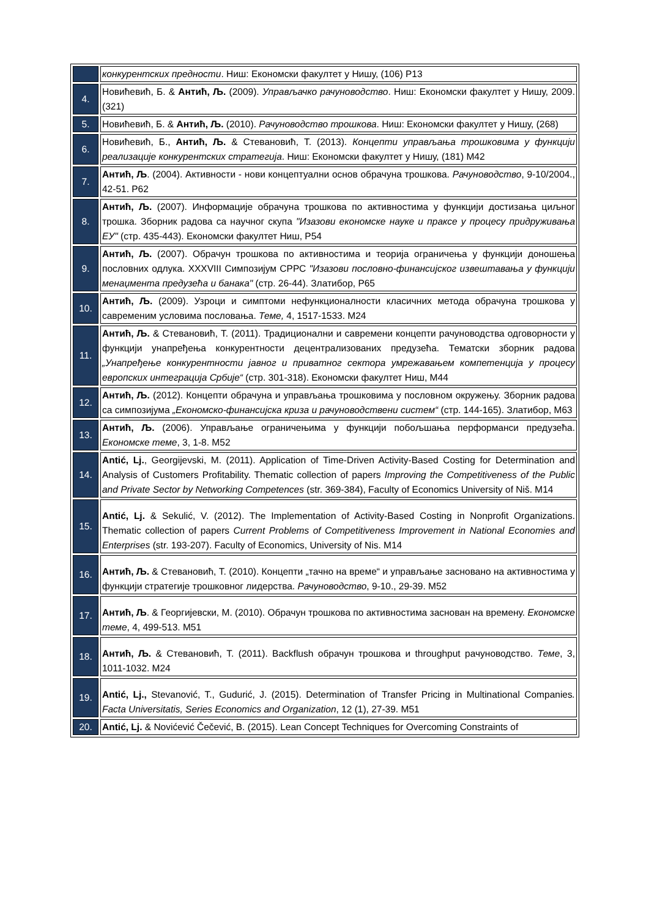| | конкурентских предности . Ниш: Економски факултет у Нишу, (106) Р13 |
| 4. | Новићевић, Б. & Антић, Љ. (2009). Управљачко рачуноводство . Ниш: Економски факултет у Нишу, 2009. (321) |
| 5. | Новићевић, Б. & Антић, Љ. (2010). Рачуноводство трошкова . Ниш: Економски факултет у Нишу, (268) |
| 6. | Новићевић, Б., Антић, Љ. & Стевановић, Т. (2013). Концепти управљања трошковима у функцији реализације конкурентских стратегија . Ниш: Економски факултет у Нишу, (181) М42 |
| 7. | Антић, Љ . (2004). Активности - нови концептуални основ обрачуна трошкова. Рачуноводство , 9-10/2004., 42-51. Р62 |
| 8. | Антић, Љ. (2007). Информације обрачуна трошкова по активностима у функцији достизања циљног трошка. Зборник радова са научног скупа "Изазови економске науке и праксе у процесу придруживања ЕУ" (стр. 435-443). Економски факултет Ниш, Р54 |
| 9. | Антић, Љ. (2007). Обрачун трошкова по активностима и теорија ограничења у функцији доношења пословних одлука. XXXVIII Симпозијум СРРС "Изазови пословно-финансијског извештавања у функцији менаџмента предузећа и банака" (стр. 26-44). Златибор, Р65 |
| 10. | Антић, Љ. (2009). Узроци и симптоми нефункционалности класичних метода обрачуна трошкова у савременим условима пословања. Теме, 4, 1517-1533. М24 |
| 11. | Антић, Љ. & Стевановић, Т. (2011). Традиционални и савремени концепти рачуноводства одговорности у функцији унапређења конкурентности децентрализованих предузећа. Тематски зборник радова „Унапређење конкурентности јавног и приватног сектора умрежавањем компетенција у процесу европских интеграција Србије“ (стр. 301-318). Економски факултет Ниш, М44 |
| 12. | Антић, Љ. (2012). Концепти обрачуна и управљања трошковима у пословном окружењу. Зборник радова са симпозијума „Економско-финансијска криза и рачуноводствени систем“ (стр. 144-165). Златибор, М63 |
| 13. | Антић, Љ. (2006). Управљање ограничењима у функцији побољшања перформанси предузећа. Економске теме , 3, 1-8. М52 |
| 14. | Antić, Lj. , Georgijevski, M. (2011). Application of Time-Driven Activity-Based Costing for Determination and Analysis of Customers Profitability. Thematic collection of papers Improving the Competitiveness of the Public and Private Sector by Networking Competences (str. 369-384), Faculty of Economics University of Niš. M14 |
| 15. | Antić, Lj. & Sekulić, V. (2012). The Implementation of Activity-Based Costing in Nonprofit Organizations. Thematic collection of papers Current Problems of Competitiveness Improvement in National Economies and Enterprises (str. 193-207). Faculty of Economics, University of Nis. M14 |
| 16. | Антић, Љ. & Стевановић, Т. (2010). Концепти „тачно на време“ и управљање засновано на активностима у функцији стратегије трошковног лидерства. Рачуноводство , 9-10., 29-39. М52 |
| 17. | Антић, Љ . & Георгијевски, М. (2010). Обрачун трошкова по активностима заснован на времену. Економске теме , 4, 499-513. М51 |
| 18. | Антић, Љ. & Стевановић, Т. (2011). Backflush обрачун трошкова и throughput рачуноводство. Теме , 3, 1011-1032. М24 |
| 19. | Antić, Lj., Stevanović, T., Gudurić, J. (2015). Determination of Transfer Pricing in Multinational Companies . Facta Universitatis, Series Economics and Organization , 12 (1), 27-39. M51 |
| 20. | Antić, Lj. & Novićević Čečević, B. (2015). Lean Concept Techniques for Overcoming Constraints of |